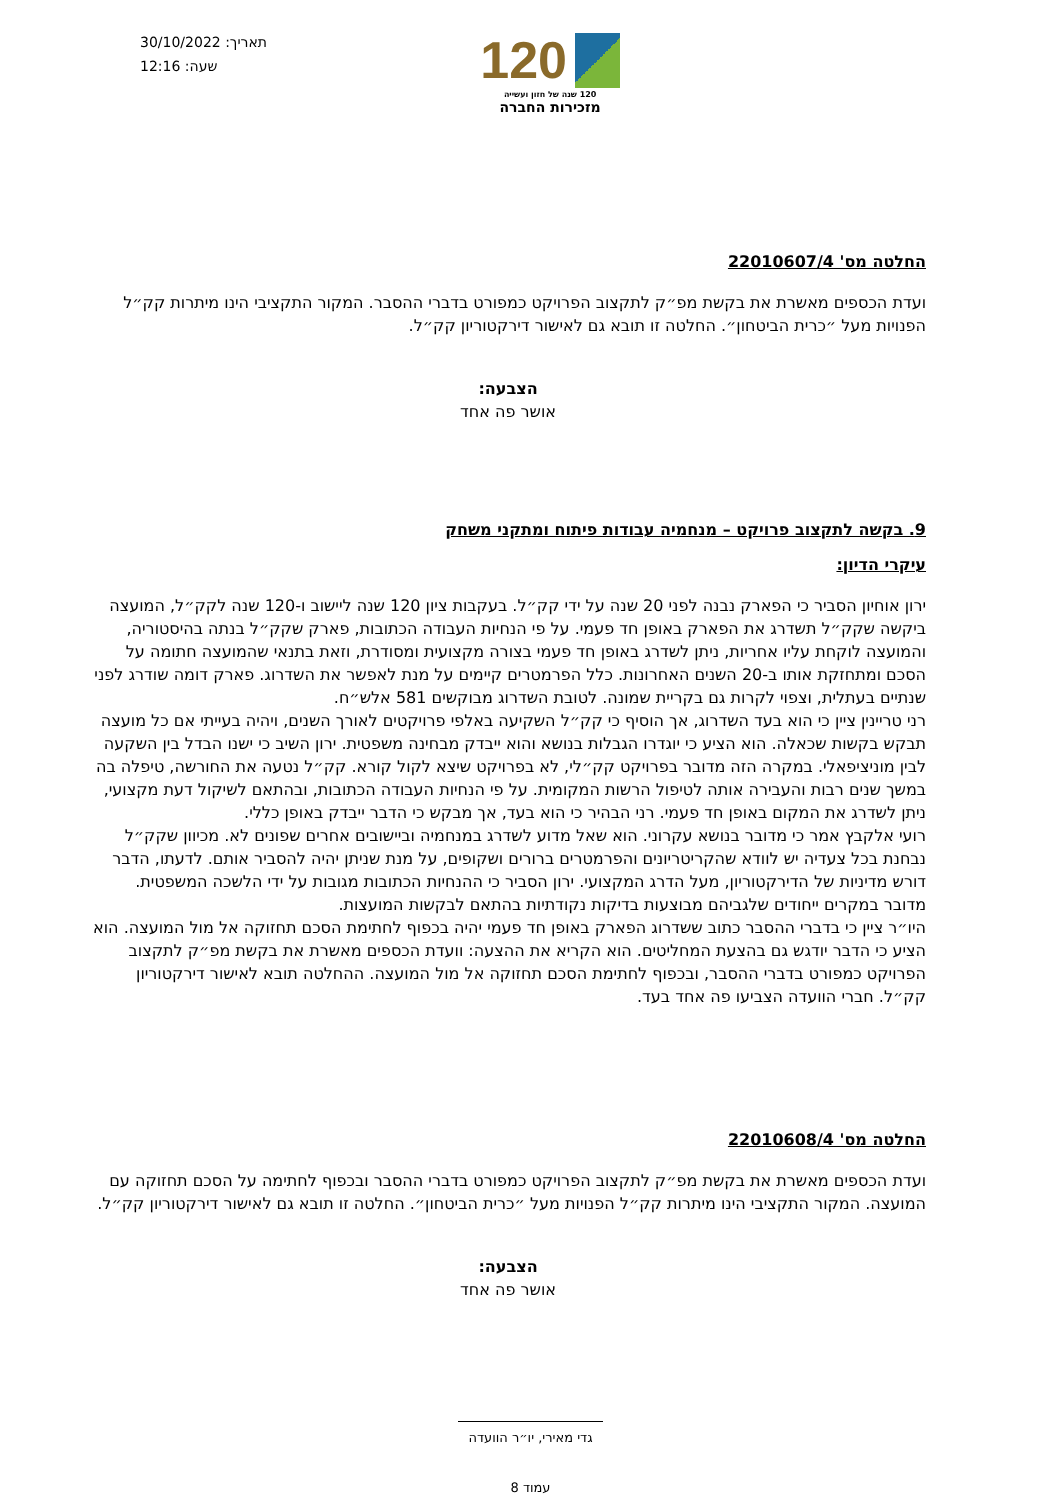120
120 שנה של חזון ועשייה
מזכירות החברה
תאריך: 30/10/2022
שעה: 12:16
החלטה מס' 22010607/4
ועדת הכספים מאשרת את בקשת מפ״ק לתקצוב הפרויקט כמפורט בדברי ההסבר. המקור התקציבי הינו מיתרות קק״ל הפנויות מעל ״כרית הביטחון״. החלטה זו תובא גם לאישור דירקטוריון קק״ל.
הצבעה:
אושר פה אחד
9. בקשה לתקצוב פרויקט – מנחמיה עבודות פיתוח ומתקני משחק
עיקרי הדיון:
ירון אוחיון הסביר כי הפארק נבנה לפני 20 שנה על ידי קק״ל. בעקבות ציון 120 שנה ליישוב ו-120 שנה לקק״ל, המועצה ביקשה שקק״ל תשדרג את הפארק באופן חד פעמי. על פי הנחיות העבודה הכתובות, פארק שקק״ל בנתה בהיסטוריה, והמועצה לוקחת עליו אחריות, ניתן לשדרג באופן חד פעמי בצורה מקצועית ומסודרת, וזאת בתנאי שהמועצה חתומה על הסכם ומתחזקת אותו ב-20 השנים האחרונות. כלל הפרמטרים קיימים על מנת לאפשר את השדרוג. פארק דומה שודרג לפני שנתיים בעתלית, וצפוי לקרות גם בקריית שמונה. לטובת השדרוג מבוקשים 581 אלש״ח.
רני טריינין ציין כי הוא בעד השדרוג, אך הוסיף כי קק״ל השקיעה באלפי פרויקטים לאורך השנים, ויהיה בעייתי אם כל מועצה תבקש בקשות שכאלה. הוא הציע כי יוגדרו הגבלות בנושא והוא ייבדק מבחינה משפטית. ירון השיב כי ישנו הבדל בין השקעה לבין מוניציפאלי. במקרה הזה מדובר בפרויקט קק״לי, לא בפרויקט שיצא לקול קורא. קק״ל נטעה את החורשה, טיפלה בה במשך שנים רבות והעבירה אותה לטיפול הרשות המקומית. על פי הנחיות העבודה הכתובות, ובהתאם לשיקול דעת מקצועי, ניתן לשדרג את המקום באופן חד פעמי. רני הבהיר כי הוא בעד, אך מבקש כי הדבר ייבדק באופן כללי.
רועי אלקבץ אמר כי מדובר בנושא עקרוני. הוא שאל מדוע לשדרג במנחמיה וביישובים אחרים שפונים לא. מכיוון שקק״ל נבחנת בכל צעדיה יש לוודא שהקריטריונים והפרמטרים ברורים ושקופים, על מנת שניתן יהיה להסביר אותם. לדעתו, הדבר דורש מדיניות של הדירקטוריון, מעל הדרג המקצועי. ירון הסביר כי ההנחיות הכתובות מגובות על ידי הלשכה המשפטית. מדובר במקרים ייחודים שלגביהם מבוצעות בדיקות נקודתיות בהתאם לבקשות המועצות.
היו״ר ציין כי בדברי ההסבר כתוב ששדרוג הפארק באופן חד פעמי יהיה בכפוף לחתימת הסכם תחזוקה אל מול המועצה. הוא הציע כי הדבר יודגש גם בהצעת המחליטים. הוא הקריא את ההצעה: וועדת הכספים מאשרת את בקשת מפ״ק לתקצוב הפרויקט כמפורט בדברי ההסבר, ובכפוף לחתימת הסכם תחזוקה אל מול המועצה. ההחלטה תובא לאישור דירקטוריון קק״ל. חברי הוועדה הצביעו פה אחד בעד.
החלטה מס' 22010608/4
ועדת הכספים מאשרת את בקשת מפ״ק לתקצוב הפרויקט כמפורט בדברי ההסבר ובכפוף לחתימה על הסכם תחזוקה עם המועצה. המקור התקציבי הינו מיתרות קק״ל הפנויות מעל ״כרית הביטחון״. החלטה זו תובא גם לאישור דירקטוריון קק״ל.
הצבעה:
אושר פה אחד
גדי מאירי, יו״ר הוועדה
עמוד 8